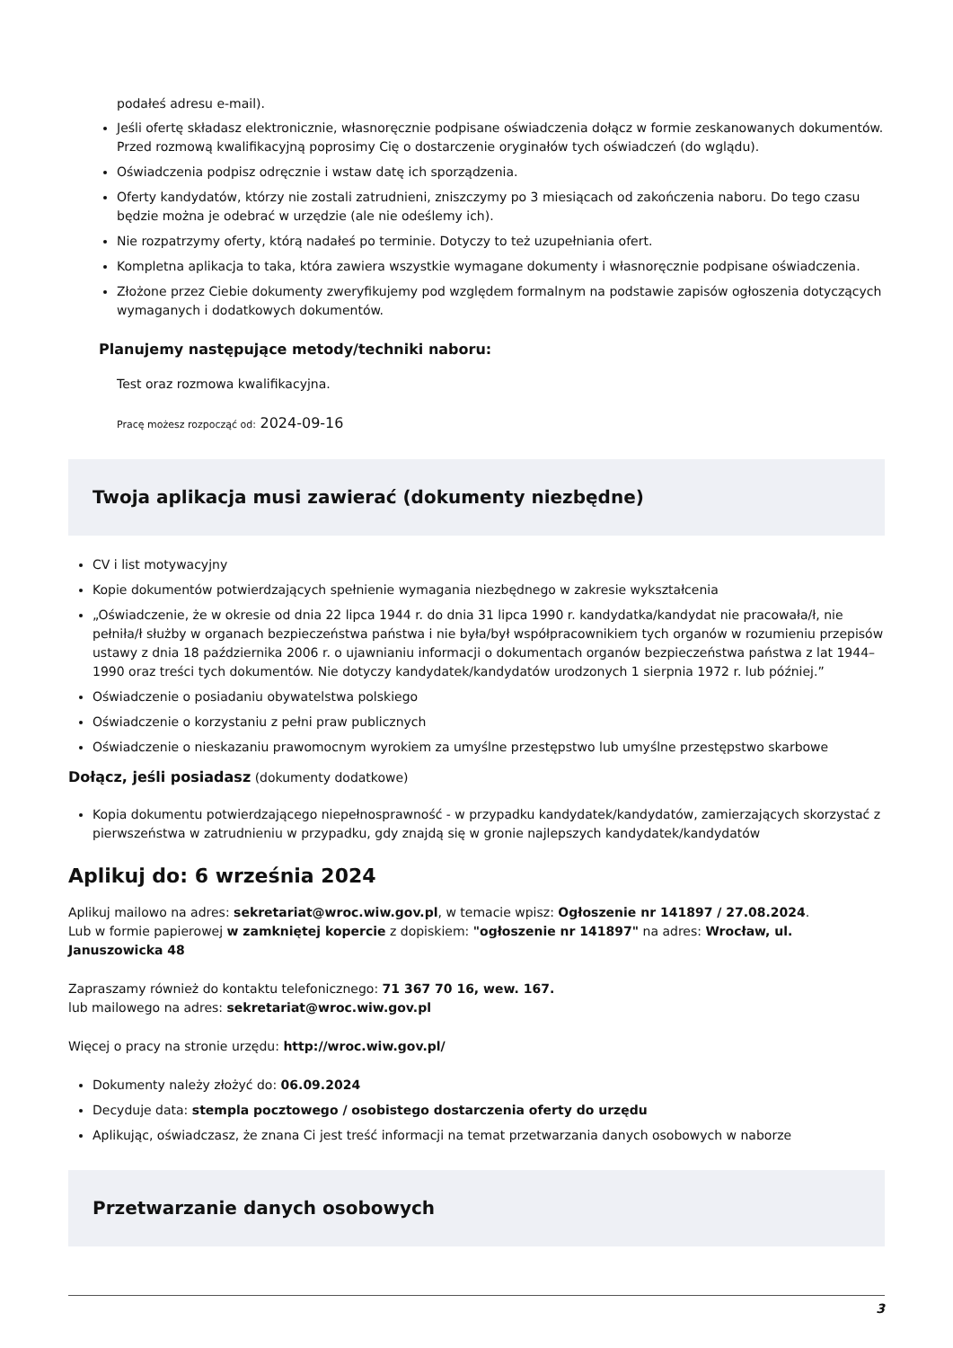podałeś adresu e-mail).
Jeśli ofertę składasz elektronicznie, własnoręcznie podpisane oświadczenia dołącz w formie zeskanowanych dokumentów. Przed rozmową kwalifikacyjną poprosimy Cię o dostarczenie oryginałów tych oświadczeń (do wglądu).
Oświadczenia podpisz odręcznie i wstaw datę ich sporządzenia.
Oferty kandydatów, którzy nie zostali zatrudnieni, zniszczymy po 3 miesiącach od zakończenia naboru. Do tego czasu będzie można je odebrać w urzędzie (ale nie odeślemy ich).
Nie rozpatrzymy oferty, którą nadałeś po terminie. Dotyczy to też uzupełniania ofert.
Kompletna aplikacja to taka, która zawiera wszystkie wymagane dokumenty i własnoręcznie podpisane oświadczenia.
Złożone przez Ciebie dokumenty zweryfikujemy pod względem formalnym na podstawie zapisów ogłoszenia dotyczących wymaganych i dodatkowych dokumentów.
Planujemy następujące metody/techniki naboru:
Test oraz rozmowa kwalifikacyjna.
Pracę możesz rozpocząć od: 2024-09-16
Twoja aplikacja musi zawierać (dokumenty niezbędne)
CV i list motywacyjny
Kopie dokumentów potwierdzających spełnienie wymagania niezbędnego w zakresie wykształcenia
„Oświadczenie, że w okresie od dnia 22 lipca 1944 r. do dnia 31 lipca 1990 r. kandydatka/kandydat nie pracowała/ł, nie pełniła/ł służby w organach bezpieczeństwa państwa i nie była/był współpracownikiem tych organów w rozumieniu przepisów ustawy z dnia 18 października 2006 r. o ujawnianiu informacji o dokumentach organów bezpieczeństwa państwa z lat 1944–1990 oraz treści tych dokumentów. Nie dotyczy kandydatek/kandydatów urodzonych 1 sierpnia 1972 r. lub później.”
Oświadczenie o posiadaniu obywatelstwa polskiego
Oświadczenie o korzystaniu z pełni praw publicznych
Oświadczenie o nieskazaniu prawomocnym wyrokiem za umyślne przestępstwo lub umyślne przestępstwo skarbowe
Dołącz, jeśli posiadasz (dokumenty dodatkowe)
Kopia dokumentu potwierdzającego niepełnosprawność - w przypadku kandydatek/kandydatów, zamierzających skorzystać z pierwszeństwa w zatrudnieniu w przypadku, gdy znajdą się w gronie najlepszych kandydatek/kandydatów
Aplikuj do: 6 września 2024
Aplikuj mailowo na adres: sekretariat@wroc.wiw.gov.pl, w temacie wpisz: Ogłoszenie nr 141897 / 27.08.2024.
Lub w formie papierowej w zamkniętej kopercie z dopiskiem: "ogłoszenie nr 141897" na adres: Wrocław, ul. Januszowicka 48
Zapraszamy również do kontaktu telefonicznego: 71 367 70 16, wew. 167.
lub mailowego na adres: sekretariat@wroc.wiw.gov.pl
Więcej o pracy na stronie urzędu: http://wroc.wiw.gov.pl/
Dokumenty należy złożyć do: 06.09.2024
Decyduje data: stempla pocztowego / osobistego dostarczenia oferty do urzędu
Aplikując, oświadczasz, że znana Ci jest treść informacji na temat przetwarzania danych osobowych w naborze
Przetwarzanie danych osobowych
3